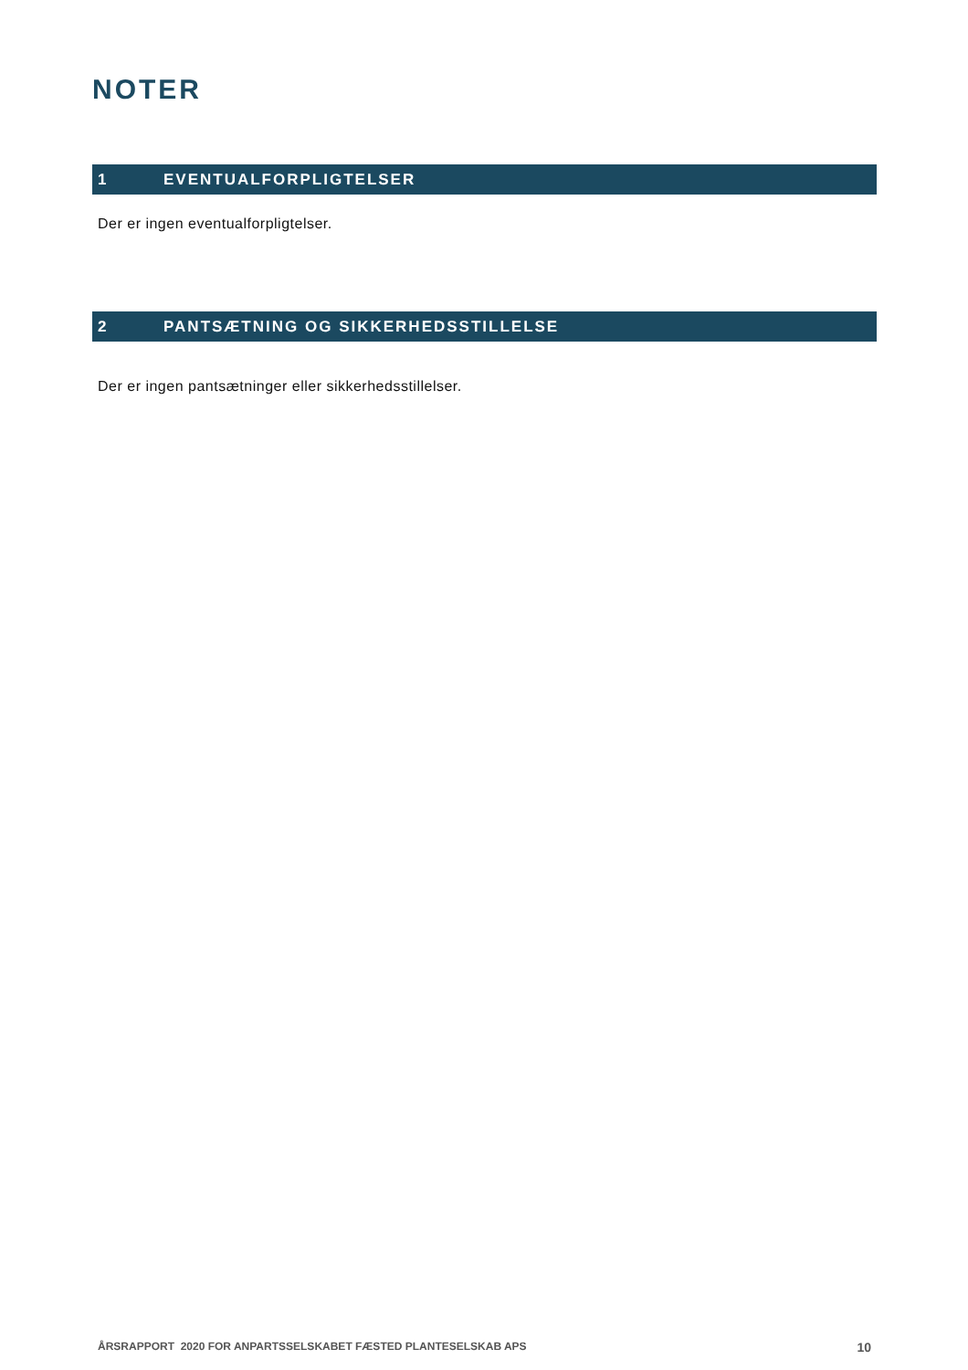NOTER
1 EVENTUALFORPLIGTELSER
Der er ingen eventualforpligtelser.
2 PANTSÆTNING OG SIKKERHEDSSTILLELSE
Der er ingen pantsætninger eller sikkerhedsstillelser.
ÅRSRAPPORT 2020 FOR ANPARTSSELSKABET FÆSTED PLANTESELSKAB APS 10